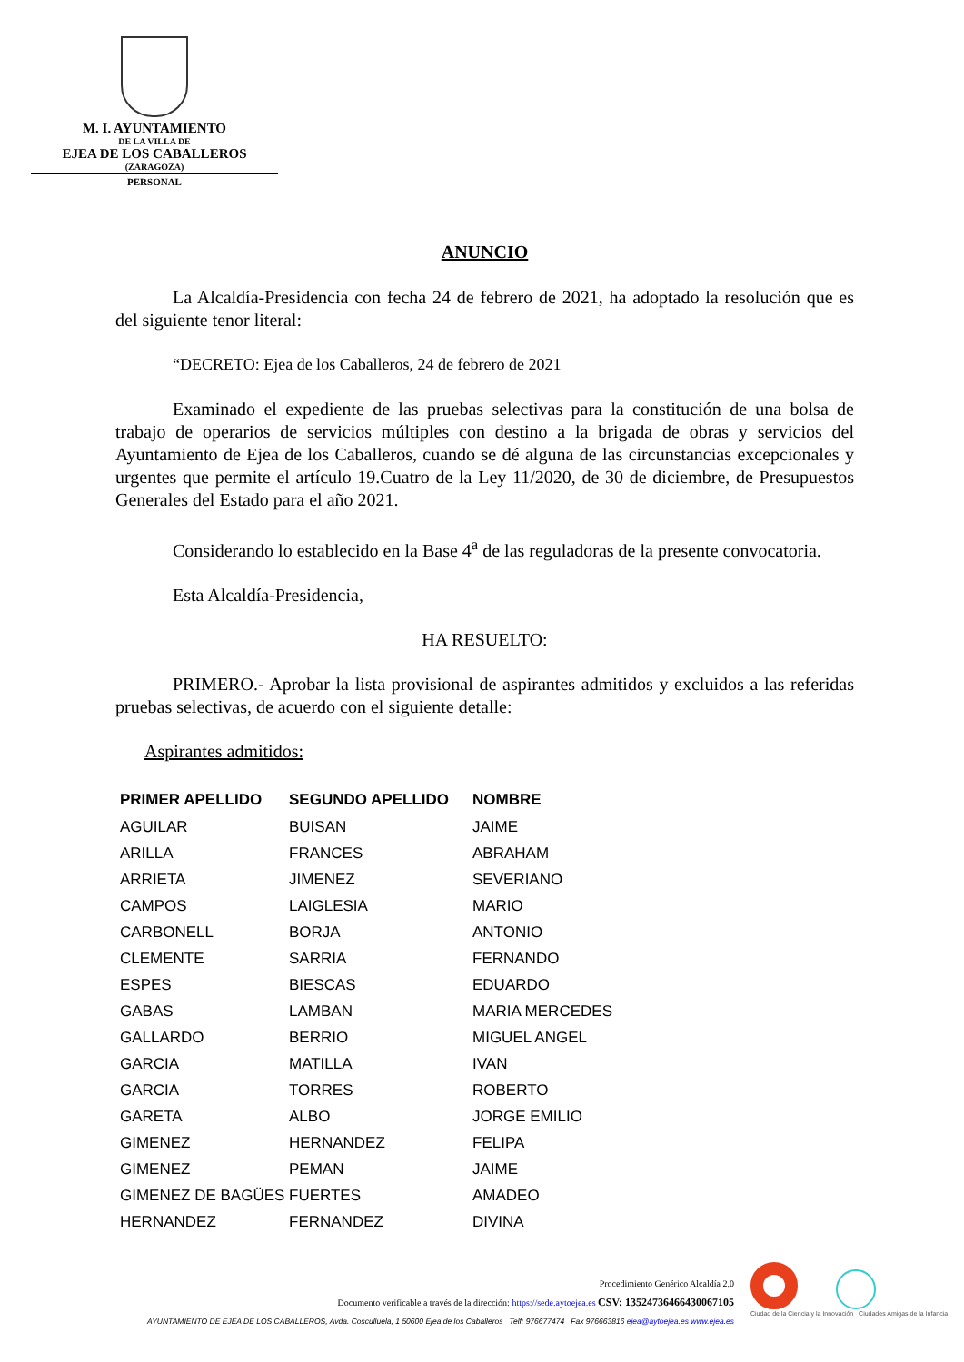M. I. AYUNTAMIENTO
DE LA VILLA DE
EJEA DE LOS CABALLEROS
(ZARAGOZA)
PERSONAL
ANUNCIO
La Alcaldía-Presidencia con fecha 24 de febrero de 2021, ha adoptado la resolución que es del siguiente tenor literal:
“DECRETO: Ejea de los Caballeros, 24 de febrero de 2021
Examinado el expediente de las pruebas selectivas para la constitución de una bolsa de trabajo de operarios de servicios múltiples con destino a la brigada de obras y servicios del Ayuntamiento de Ejea de los Caballeros, cuando se dé alguna de las circunstancias excepcionales y urgentes que permite el artículo 19.Cuatro de la Ley 11/2020, de 30 de diciembre, de Presupuestos Generales del Estado para el año 2021.
Considerando lo establecido en la Base 4<sup>a</sup> de las reguladoras de la presente convocatoria.
Esta Alcaldía-Presidencia,
HA RESUELTO:
PRIMERO.- Aprobar la lista provisional de aspirantes admitidos y excluidos a las referidas pruebas selectivas, de acuerdo con el siguiente detalle:
Aspirantes admitidos:
| PRIMER APELLIDO | SEGUNDO APELLIDO | NOMBRE |
| --- | --- | --- |
| AGUILAR | BUISAN | JAIME |
| ARILLA | FRANCES | ABRAHAM |
| ARRIETA | JIMENEZ | SEVERIANO |
| CAMPOS | LAIGLESIA | MARIO |
| CARBONELL | BORJA | ANTONIO |
| CLEMENTE | SARRIA | FERNANDO |
| ESPES | BIESCAS | EDUARDO |
| GABAS | LAMBAN | MARIA MERCEDES |
| GALLARDO | BERRIO | MIGUEL ANGEL |
| GARCIA | MATILLA | IVAN |
| GARCIA | TORRES | ROBERTO |
| GARETA | ALBO | JORGE EMILIO |
| GIMENEZ | HERNANDEZ | FELIPA |
| GIMENEZ | PEMAN | JAIME |
| GIMENEZ DE BAGÜES | FUERTES | AMADEO |
| HERNANDEZ | FERNANDEZ | DIVINA |
Procedimiento Genérico Alcaldía 2.0
Documento verificable a través de la dirección: https://sede.aytoejea.es CSV: 13524736466430067105
AYUNTAMIENTO DE EJEA DE LOS CABALLEROS, Avda. Cosculluela, 1 50600 Ejea de los Caballeros Telf: 976677474 Fax 976663816 ejea@aytoejea.es www.ejea.es
Ciudad de la Ciencia y la Innovación Ciudades Amigas de la Infancia